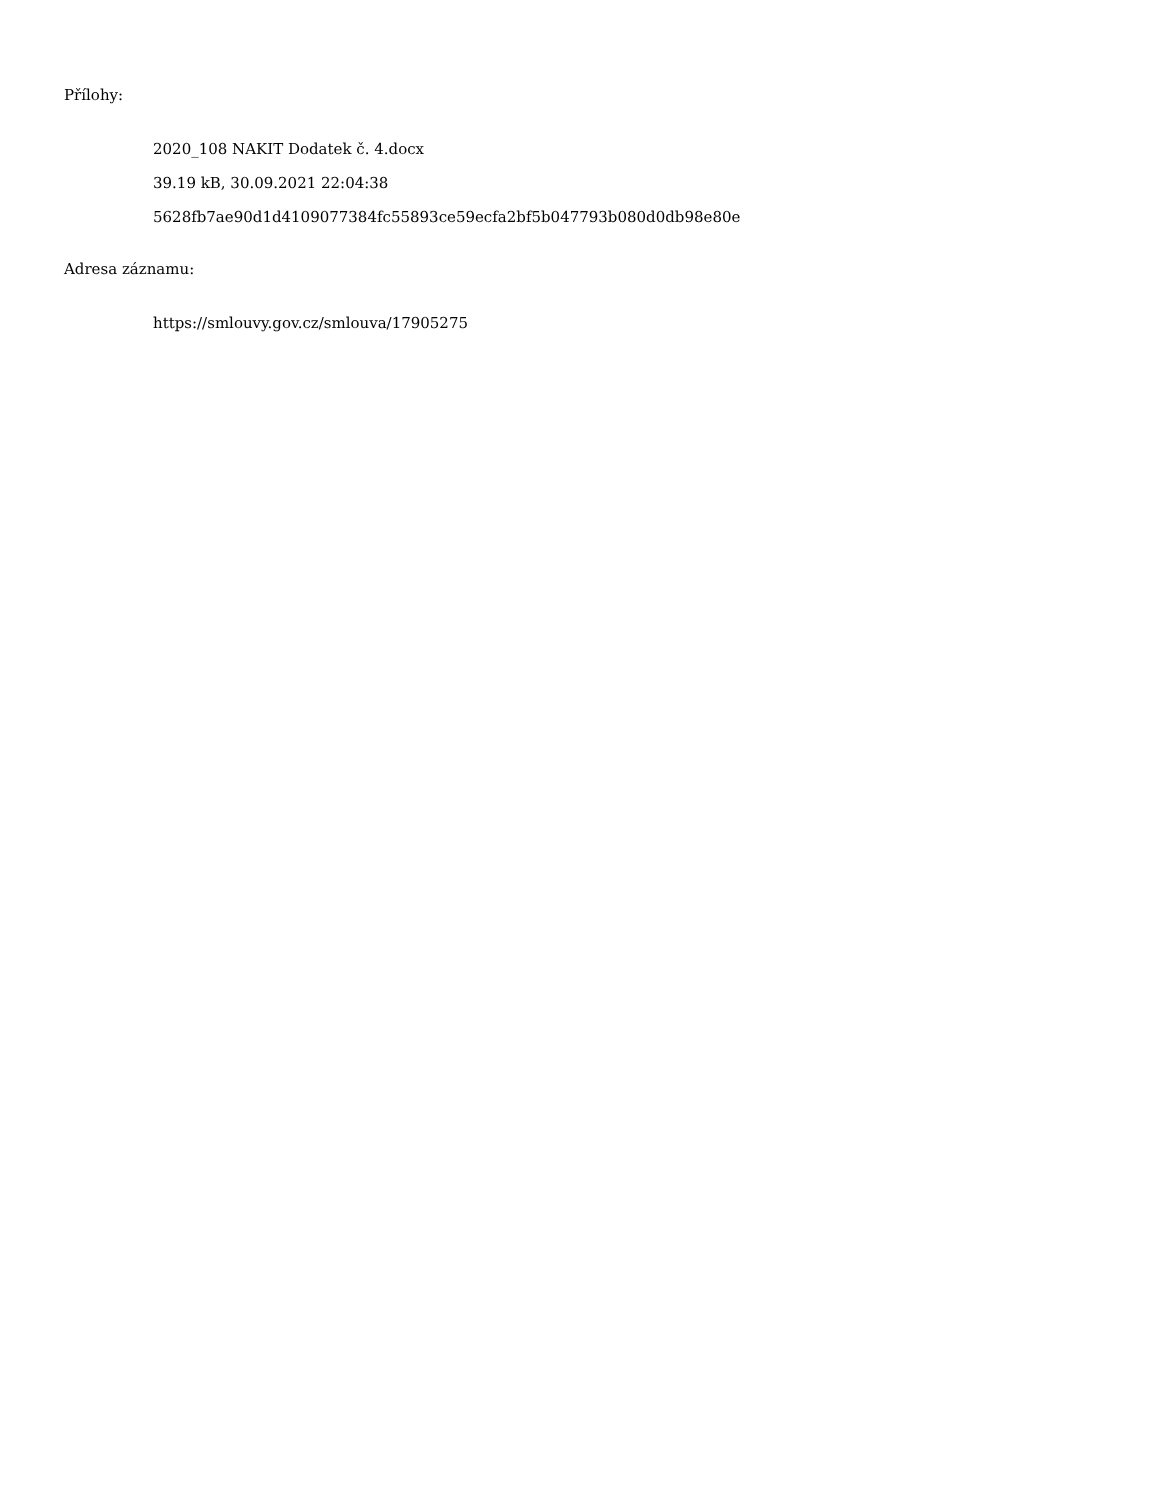Přílohy:
2020_108 NAKIT Dodatek č. 4.docx
39.19 kB, 30.09.2021 22:04:38
5628fb7ae90d1d4109077384fc55893ce59ecfa2bf5b047793b080d0db98e80e
Adresa záznamu:
https://smlouvy.gov.cz/smlouva/17905275